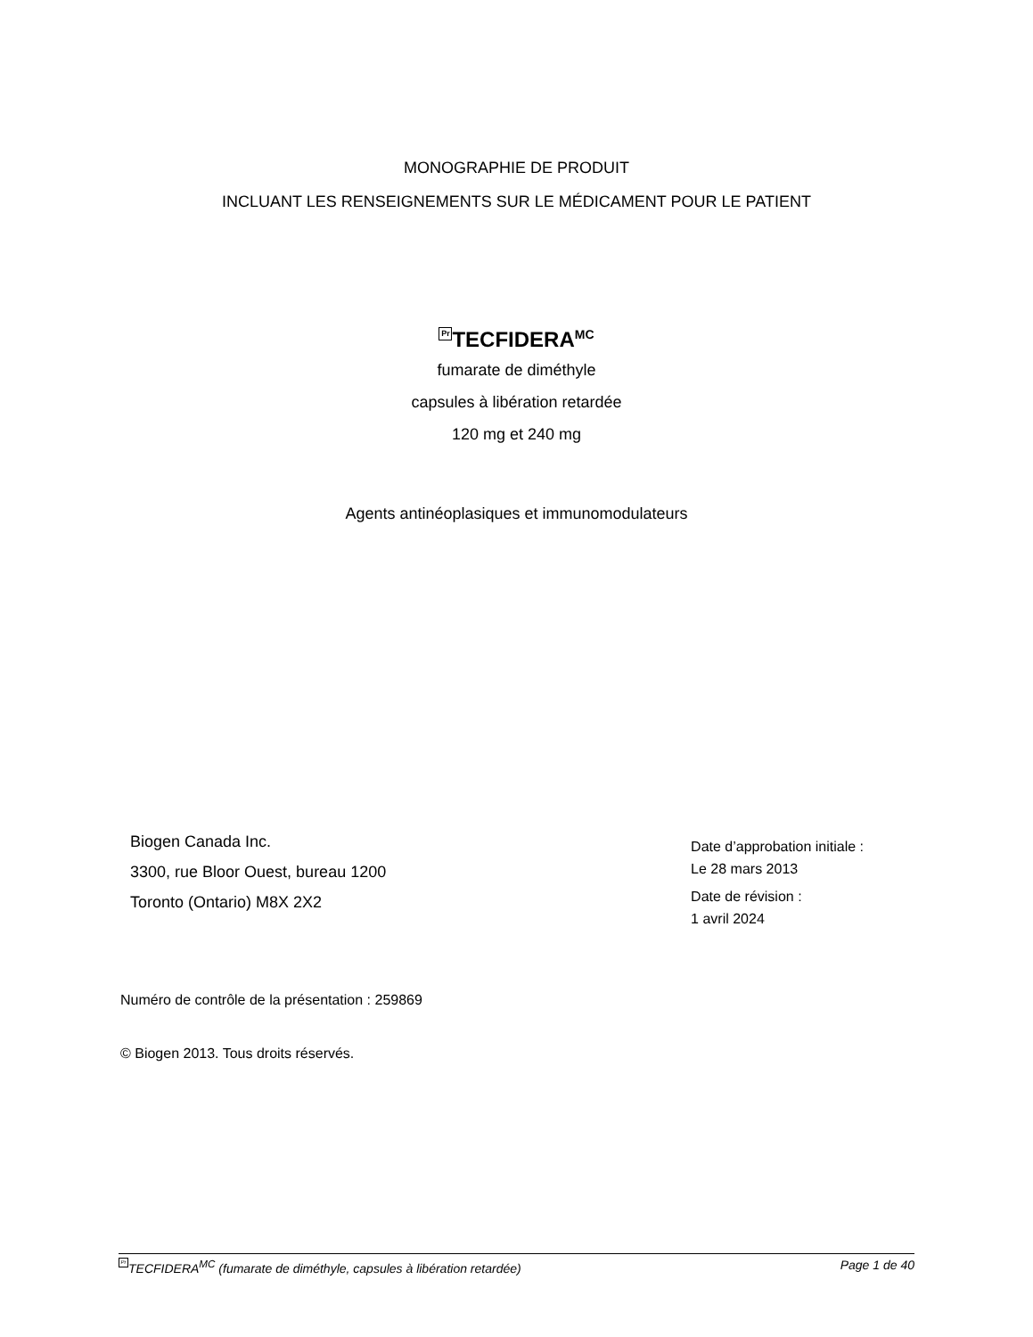MONOGRAPHIE DE PRODUIT
INCLUANT LES RENSEIGNEMENTS SUR LE MÉDICAMENT POUR LE PATIENT
Pr TECFIDERA<sup>MC</sup>
fumarate de diméthyle
capsules à libération retardée
120 mg et 240 mg
Agents antinéoplasiques et immunomodulateurs
Biogen Canada Inc.
3300, rue Bloor Ouest, bureau 1200
Toronto (Ontario) M8X 2X2
Date d’approbation initiale :
Le 28 mars 2013
Date de révision :
1 avril 2024
Numéro de contrôle de la présentation : 259869
© Biogen 2013. Tous droits réservés.
Pr TECFIDERA<sup>MC</sup> (fumarate de diméthyle, capsules à libération retardée) Page 1 de 40